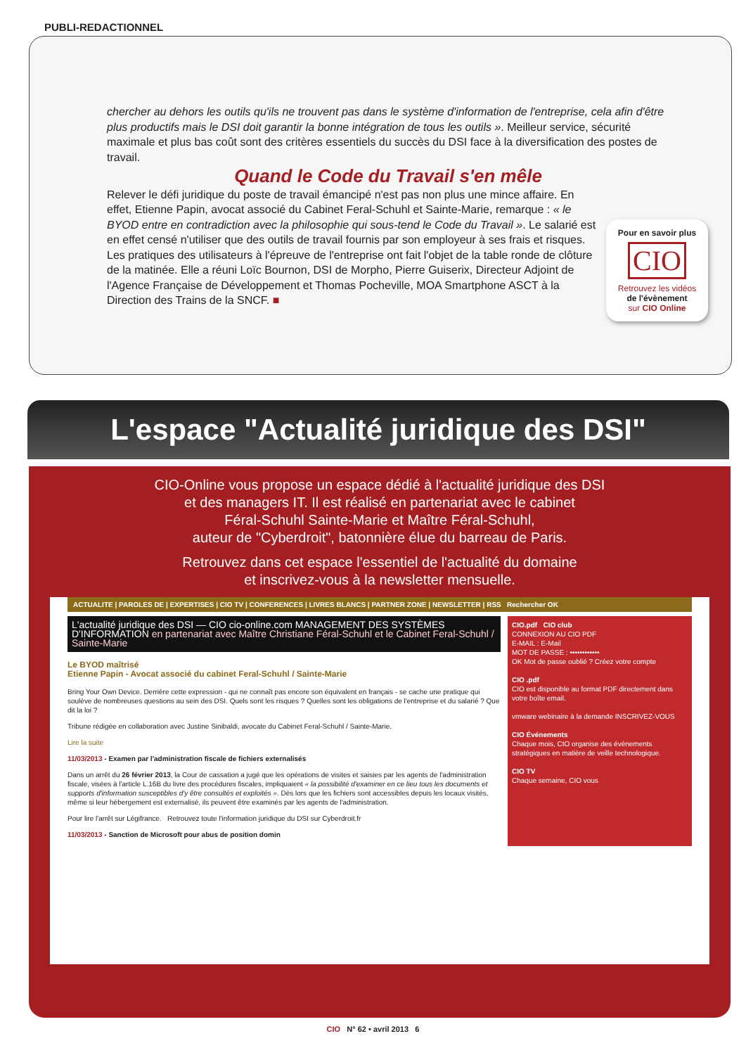PUBLI-REDACTIONNEL
chercher au dehors les outils qu'ils ne trouvent pas dans le système d'information de l'entreprise, cela afin d'être plus productifs mais le DSI doit garantir la bonne intégration de tous les outils ». Meilleur service, sécurité maximale et plus bas coût sont des critères essentiels du succès du DSI face à la diversification des postes de travail.
Quand le Code du Travail s'en mêle
Relever le défi juridique du poste de travail émancipé n'est pas non plus une mince affaire. En effet, Etienne Papin, avocat associé du Cabinet Feral-Schuhl et Sainte-Marie, remarque : « le BYOD entre en contradiction avec la philosophie qui sous-tend le Code du Travail ». Le salarié est en effet censé n'utiliser que des outils de travail fournis par son employeur à ses frais et risques.
Les pratiques des utilisateurs à l'épreuve de l'entreprise ont fait l'objet de la table ronde de clôture de la matinée. Elle a réuni Loïc Bournon, DSI de Morpho, Pierre Guiserix, Directeur Adjoint de l'Agence Française de Développement et Thomas Pocheville, MOA Smartphone ASCT à la Direction des Trains de la SNCF. ■
Pour en savoir plus
CIO
Retrouvez les vidéos
de l'évènement
sur CIO Online
L'espace "Actualité juridique des DSI"
CIO-Online vous propose un espace dédié à l'actualité juridique des DSI
et des managers IT. Il est réalisé en partenariat avec le cabinet
Féral-Schuhl Sainte-Marie et Maître Féral-Schuhl,
auteur de "Cyberdroit", batonnière élue du barreau de Paris.
Retrouvez dans cet espace l'essentiel de l'actualité du domaine
et inscrivez-vous à la newsletter mensuelle.
ACTUALITE | PAROLES DE | EXPERTISES | CIO TV | CONFERENCES | LIVRES BLANCS | PARTNER ZONE | NEWSLETTER | RSS Rechercher OK
L'actualité juridique des DSI — CIO cio-online.com MANAGEMENT DES SYSTÈMES D'INFORMATION en partenariat avec Maître Christiane Féral-Schuhl et le Cabinet Feral-Schuhl / Sainte-Marie
Le BYOD maîtrisé
Etienne Papin - Avocat associé du cabinet Feral-Schuhl / Sainte-Marie
Bring Your Own Device. Derrière cette expression - qui ne connaît pas encore son équivalent en français - se cache une pratique qui soulève de nombreuses questions au sein des DSI. Quels sont les risques ? Quelles sont les obligations de l'entreprise et du salarié ? Que dit la loi ?
Tribune rédigée en collaboration avec Justine Sinibaldi, avocate du Cabinet Feral-Schuhl / Sainte-Marie.
Lire la suite
11/03/2013 - Examen par l'administration fiscale de fichiers externalisés
Dans un arrêt du 26 février 2013, la Cour de cassation a jugé que les opérations de visites et saisies par les agents de l'administration fiscale, visées à l'article L.16B du livre des procédures fiscales, impliquaient « la possibilité d'examiner en ce lieu tous les documents et supports d'information susceptibles d'y être consultés et exploités ». Dès lors que les fichiers sont accessibles depuis les locaux visités, même si leur hébergement est externalisé, ils peuvent être examinés par les agents de l'administration.
Pour lire l'arrêt sur Légifrance. Retrouvez toute l'information juridique du DSI sur Cyberdroit.fr
11/03/2013 - Sanction de Microsoft pour abus de position domin
CIO.pdf CIO club
CONNEXION AU CIO PDF
E-MAIL : E-Mail
MOT DE PASSE : ••••••••••••
OK Mot de passe oublié ? Créez votre compte
CIO .pdf
CIO est disponible au format PDF directement dans votre boîte email.
vmware webinaire à la demande INSCRIVEZ-VOUS
CIO Événements
Chaque mois, CIO organise des événements stratégiques en matière de veille technologique.
CIO TV
Chaque semaine, CIO vous
CIO N° 62 • avril 2013 6